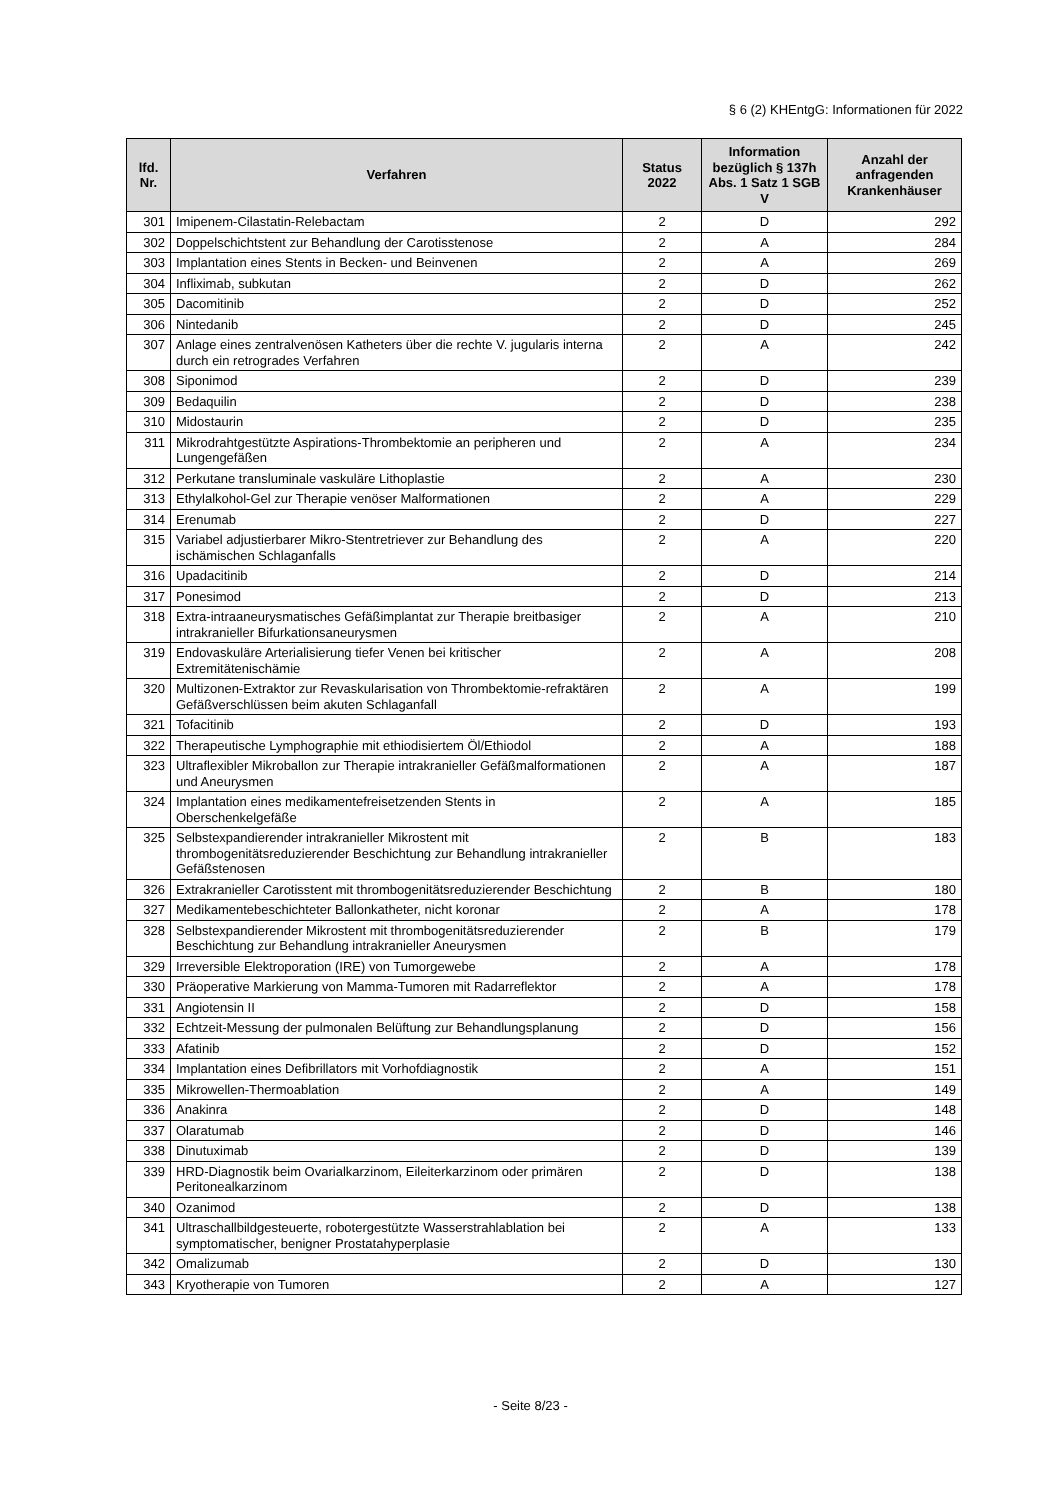§ 6 (2) KHEntgG: Informationen für 2022
| lfd. Nr. | Verfahren | Status 2022 | Information bezüglich § 137h Abs. 1 Satz 1 SGB V | Anzahl der anfragenden Krankenhäuser |
| --- | --- | --- | --- | --- |
| 301 | Imipenem-Cilastatin-Relebactam | 2 | D | 292 |
| 302 | Doppelschichtstent zur Behandlung der Carotisstenose | 2 | A | 284 |
| 303 | Implantation eines Stents in Becken- und Beinvenen | 2 | A | 269 |
| 304 | Infliximab, subkutan | 2 | D | 262 |
| 305 | Dacomitinib | 2 | D | 252 |
| 306 | Nintedanib | 2 | D | 245 |
| 307 | Anlage eines zentralvenösen Katheters über die rechte V. jugularis interna durch ein retrogrades Verfahren | 2 | A | 242 |
| 308 | Siponimod | 2 | D | 239 |
| 309 | Bedaquilin | 2 | D | 238 |
| 310 | Midostaurin | 2 | D | 235 |
| 311 | Mikrodrahtgestützte Aspirations-Thrombektomie an peripheren und Lungengefäßen | 2 | A | 234 |
| 312 | Perkutane transluminale vaskuläre Lithoplastie | 2 | A | 230 |
| 313 | Ethylalkohol-Gel zur Therapie venöser Malformationen | 2 | A | 229 |
| 314 | Erenumab | 2 | D | 227 |
| 315 | Variabel adjustierbarer Mikro-Stentretriever zur Behandlung des ischämischen Schlaganfalls | 2 | A | 220 |
| 316 | Upadacitinib | 2 | D | 214 |
| 317 | Ponesimod | 2 | D | 213 |
| 318 | Extra-intraaneurysmatisches Gefäßimplantat zur Therapie breitbasiger intrakranieller Bifurkationsaneurysmen | 2 | A | 210 |
| 319 | Endovaskuläre Arterialisierung tiefer Venen bei kritischer Extremitätenischämie | 2 | A | 208 |
| 320 | Multizonen-Extraktor zur Revaskularisation von Thrombektomie-refraktären Gefäßverschlüssen beim akuten Schlaganfall | 2 | A | 199 |
| 321 | Tofacitinib | 2 | D | 193 |
| 322 | Therapeutische Lymphographie mit ethiodisiertem Öl/Ethiodol | 2 | A | 188 |
| 323 | Ultraflexibler Mikroballon zur Therapie intrakranieller Gefäßmalformationen und Aneurysmen | 2 | A | 187 |
| 324 | Implantation eines medikamentefreisetzenden Stents in Oberschenkelgefäße | 2 | A | 185 |
| 325 | Selbstexpandierender intrakranieller Mikrostent mit thrombogenitätsreduzierender Beschichtung zur Behandlung intrakranieller Gefäßstenosen | 2 | B | 183 |
| 326 | Extrakranieller Carotisstent mit thrombogenitätsreduzierender Beschichtung | 2 | B | 180 |
| 327 | Medikamentebeschichteter Ballonkatheter, nicht koronar | 2 | A | 178 |
| 328 | Selbstexpandierender Mikrostent mit thrombogenitätsreduzierender Beschichtung zur Behandlung intrakranieller Aneurysmen | 2 | B | 179 |
| 329 | Irreversible Elektroporation (IRE) von Tumorgewebe | 2 | A | 178 |
| 330 | Präoperative Markierung von Mamma-Tumoren mit Radarreflektor | 2 | A | 178 |
| 331 | Angiotensin II | 2 | D | 158 |
| 332 | Echtzeit-Messung der pulmonalen Belüftung zur Behandlungsplanung | 2 | D | 156 |
| 333 | Afatinib | 2 | D | 152 |
| 334 | Implantation eines Defibrillators mit Vorhofdiagnostik | 2 | A | 151 |
| 335 | Mikrowellen-Thermoablation | 2 | A | 149 |
| 336 | Anakinra | 2 | D | 148 |
| 337 | Olaratumab | 2 | D | 146 |
| 338 | Dinutuximab | 2 | D | 139 |
| 339 | HRD-Diagnostik beim Ovarialkarzinom, Eileiterkarzinom oder primären Peritonealkarzinom | 2 | D | 138 |
| 340 | Ozanimod | 2 | D | 138 |
| 341 | Ultraschallbildgesteuerte, robotergestützte Wasserstrahlablation bei symptomatischer, benigner Prostatahyperplasie | 2 | A | 133 |
| 342 | Omalizumab | 2 | D | 130 |
| 343 | Kryotherapie von Tumoren | 2 | A | 127 |
- Seite 8/23 -